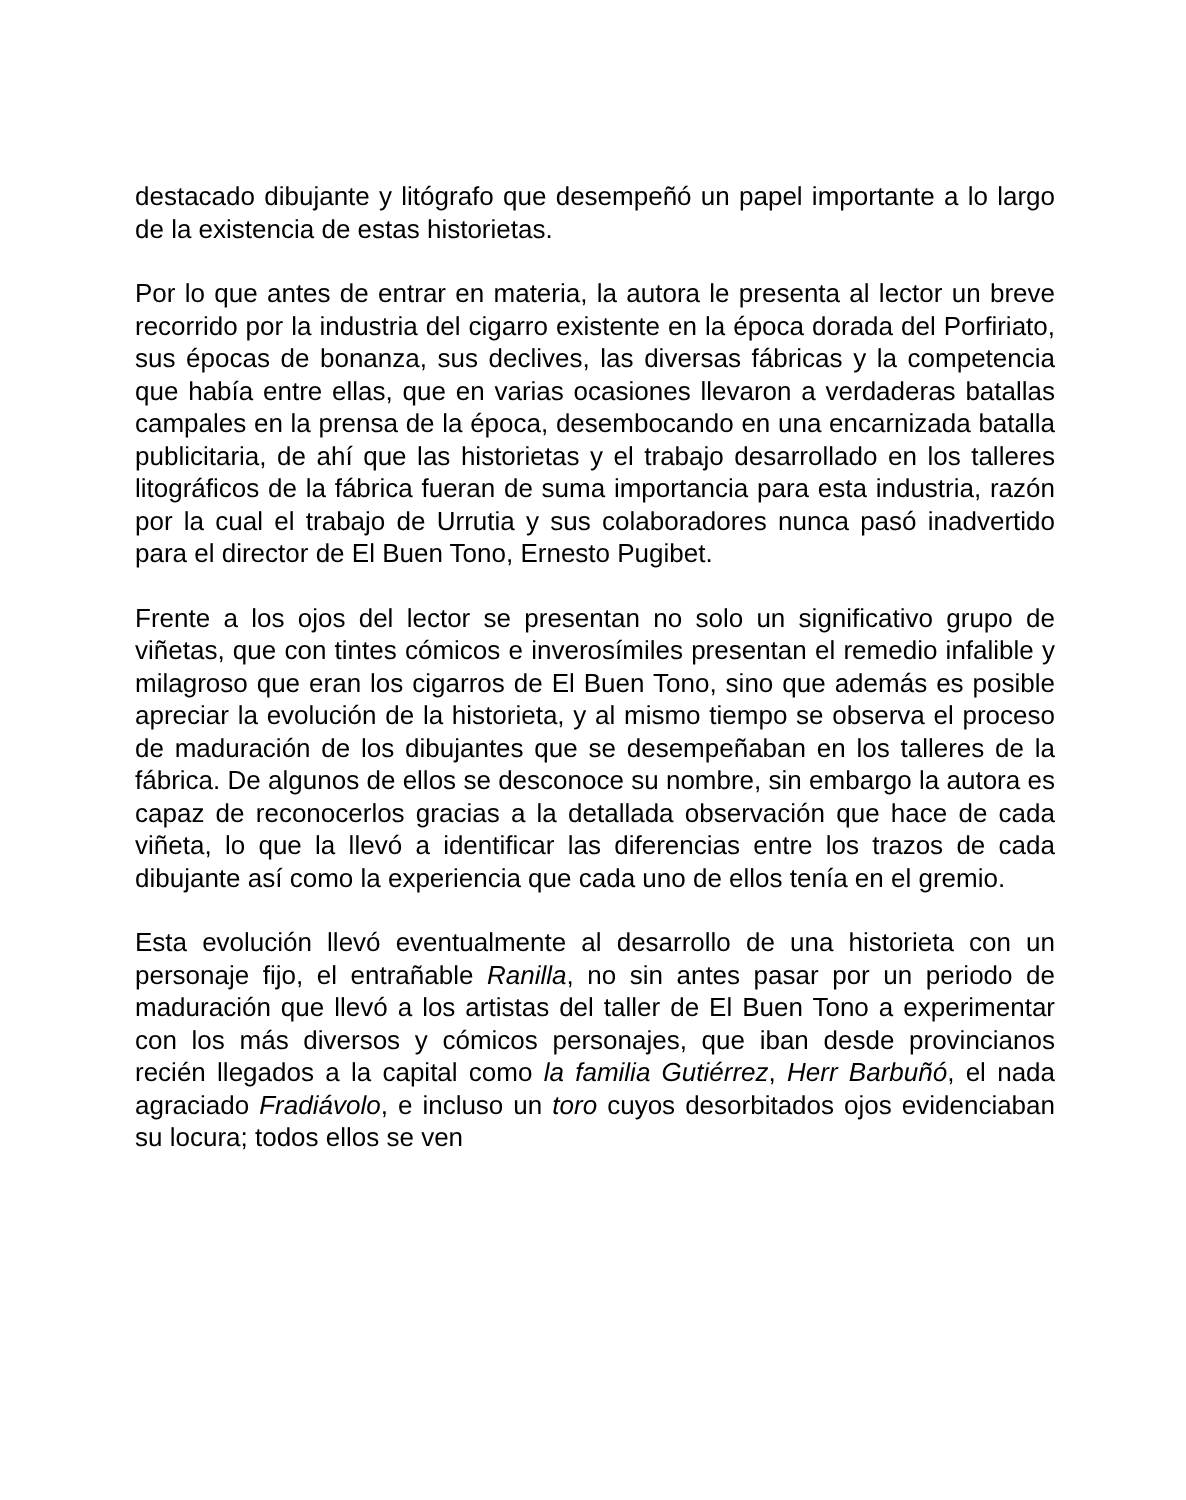destacado dibujante y litógrafo que desempeñó un papel importante a lo largo de la existencia de estas historietas.
Por lo que antes de entrar en materia, la autora le presenta al lector un breve recorrido por la industria del cigarro existente en la época dorada del Porfiriato, sus épocas de bonanza, sus declives, las diversas fábricas y la competencia que había entre ellas, que en varias ocasiones llevaron a verdaderas batallas campales en la prensa de la época, desembocando en una encarnizada batalla publicitaria, de ahí que las historietas y el trabajo desarrollado en los talleres litográficos de la fábrica fueran de suma importancia para esta industria, razón por la cual el trabajo de Urrutia y sus colaboradores nunca pasó inadvertido para el director de El Buen Tono, Ernesto Pugibet.
Frente a los ojos del lector se presentan no solo un significativo grupo de viñetas, que con tintes cómicos e inverosímiles presentan el remedio infalible y milagroso que eran los cigarros de El Buen Tono, sino que además es posible apreciar la evolución de la historieta, y al mismo tiempo se observa el proceso de maduración de los dibujantes que se desempeñaban en los talleres de la fábrica. De algunos de ellos se desconoce su nombre, sin embargo la autora es capaz de reconocerlos gracias a la detallada observación que hace de cada viñeta, lo que la llevó a identificar las diferencias entre los trazos de cada dibujante así como la experiencia que cada uno de ellos tenía en el gremio.
Esta evolución llevó eventualmente al desarrollo de una historieta con un personaje fijo, el entrañable Ranilla, no sin antes pasar por un periodo de maduración que llevó a los artistas del taller de El Buen Tono a experimentar con los más diversos y cómicos personajes, que iban desde provincianos recién llegados a la capital como la familia Gutiérrez, Herr Barbuñó, el nada agraciado Fradiávolo, e incluso un toro cuyos desorbitados ojos evidenciaban su locura; todos ellos se ven